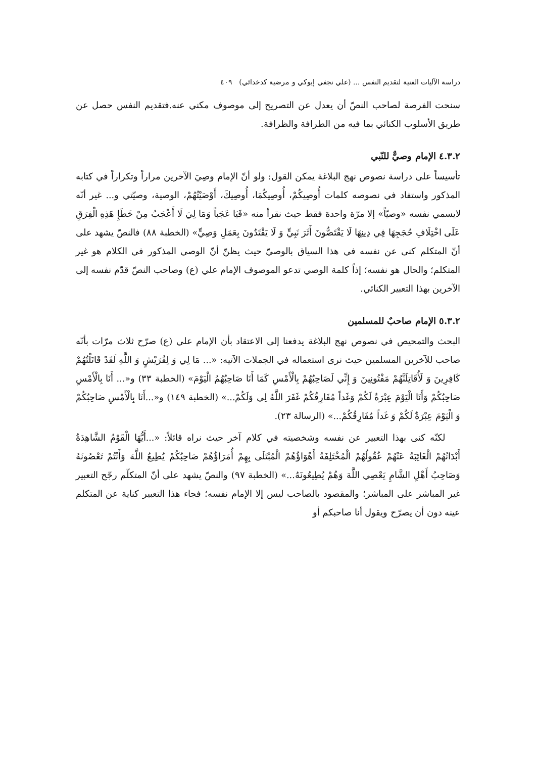دراسة الآليات الفنية لتقديم النفس ... (علي نجفي إيوكي و مرضية كدخدائي) ٤٠٩
سنحت الفرصة لصاحب النصّ أن يعدل عن التصريح إلى موصوف مكني عنه.فتقديم النفس حصل عن طريق الأسلوب الكنائي بما فيه من الطرافة والظرافة.
٤.٣.٢ الإمام وصيٌّ للنّبي
تأسيساً على دراسة نصوص نهج البلاغة يمكن القول: ولو أنّ الإمام وصِيَ الآخرين مراراً وتكراراً في كتابه المذكور واستفاد في نصوصه كلمات أُوصِيكُمْ، أُوصِيكُمَا، أُوصِيكَ، أَوْصَيْتُهُمْ، الوصية، وصيّتي و... غير أنّه لايسمي نفسه «وصيّاً» إلا مرّة واحدة فقط حيث نقرأ منه «فَيَا عَجَباً وَمَا لِيَ لَا أَعْجَبُ مِنْ خَطَإِ هَذِهِ الْفِرَقِ عَلَى اخْتِلَافِ حُجَجِهَا فِي دِينِهَا لَا يَقْتَصُّونَ أَثَرَ نَبِيٍّ وَ لَا يَقْتَدُونَ بِعَمَلِ وَصِيٍّ» (الخطبة ٨٨) فالنصّ يشهد على أنّ المتكلم كنى عن نفسه في هذا السياق بالوصيّ حيث يظنّ أنّ الوصي المذكور في الكلام هو غير المتكلم؛ والحال هو نفسه؛ إذاً كلمة الوصي تدعو الموصوف الإمام علي (ع) وصاحب النصّ قدّم نفسه إلى الآخرين بهذا التعبير الكنائي.
٥.٣.٢ الإمام صاحبٌ للمسلمين
البحث والتمحيص في نصوص نهج البلاغة يدفعنا إلى الاعتقاد بأن الإمام علي (ع) صرّح ثلاث مرّات بأنّه صاحب للآخرين المسلمين حيث نرى استعماله في الجملات الآتيه: «... مَا لِي وَ لِقُرَيْشٍ وَ اللَّهِ لَقَدْ قَاتَلْتُهُمْ كَافِرِينَ وَ لَأُقَاتِلَنَّهُمْ مَفْتُونِينَ وَ إِنِّي لَصَاحِبُهُمْ بِالْأَمْسِ كَمَا أَنَا صَاحِبُهُمُ الْيَوْمَ» (الخطبة ٣٣) و«... أَنَا بِالْأَمْسِ صَاحِبُكُمْ وَأَنَا الْيَوْمَ عِبْرَةٌ لَكُمْ وَغَداً مُفَارِقُكُمْ غَفَرَ اللَّهُ لِي وَلَكُمْ...» (الخطبة ١٤٩) و«...أَنَا بِالْأَمْسِ صَاحِبُكُمْ وَ الْيَوْمَ عِبْرَةٌ لَكُمْ وَ غَداً مُفَارِقُكُمْ...» (الرسالة ٢٣).
لكنّه كنى بهذا التعبير عن نفسه وشخصيته في كلام آخر حيث نراه قائلاً: «...أَيُّهَا الْقَوْمُ الشَّاهِدَةُ أَبْدَانُهُمْ الْغَائِبَةُ عَنْهُمْ عُقُولُهُمْ الْمُخْتَلِفَةُ أَهْوَاؤُهُمْ الْمُبْتَلَى بِهِمْ أُمَرَاؤُهُمْ صَاحِبُكُمْ يُطِيعُ اللَّهَ وَأَنْتُمْ تَعْصُونَهُ وَصَاحِبُ أَهْلِ الشَّامِ يَعْصِي اللَّهَ وَهُمْ يُطِيعُونَهُ...» (الخطبة ٩٧) والنصّ يشهد على أنّ المتكلّم رجّح التعبير غير المباشر على المباشر؛ والمقصود بالصاحب ليس إلا الإمام نفسه؛ فجاء هذا التعبير كناية عن المتكلم عينه دون أن يصرّح ويقول أنا صاحبكم أو